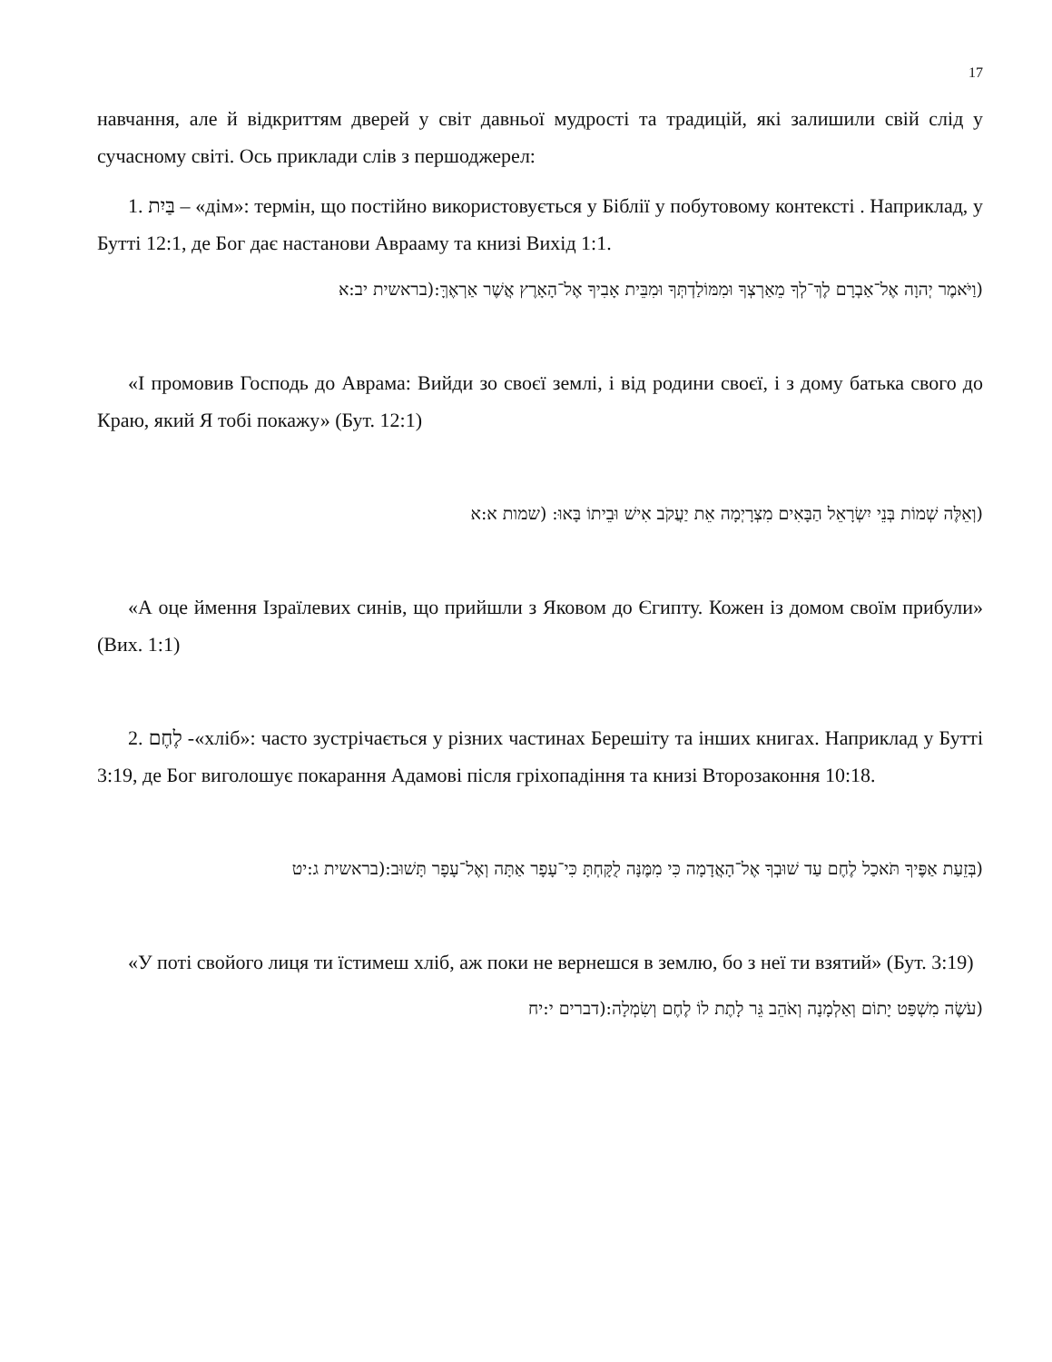17
навчання, але й відкриттям дверей у світ давньої мудрості та традицій, які залишили свій слід у сучасному світі. Ось приклади слів з першоджерел:
1. בַּיִת – «дім»: термін, що постійно використовується у Біблії у побутовому контексті . Наприклад, у Бутті 12:1, де Бог дає настанови Аврааму та книзі Вихід 1:1.
(וַיֹּאמֶר יְהוָה אֶל־אַבְרָם לֶךְ־לְךָ מֵאַרְצְךָ וּמִמּוֹלַדְתְּךָ וּמִבֵּית אָבִיךָ אֶל־הָאָרֶץ אֲשֶׁר אַרְאֶךָּ:(בראשית יב:א
«І промовив Господь до Аврама: Вийди зо своєї землі, і від родини своєї, і з дому батька свого до Краю, який Я тобі покажу» (Бут. 12:1)
(וְאֵלֶּה שְׁמוֹת בְּנֵי יִשְׂרָאֵל הַבָּאִים מִצְרָיְמָה אֵת יַעֲקֹב אִישׁ וּבֵיתוֹ בָּאוּ: (שמות א:א
«А оце ймення Ізраїлевих синів, що прийшли з Яковом до Єгипту. Кожен із домом своїм прибули» (Вих. 1:1)
2. לֶחֶם -«хліб»: часто зустрічається у різних частинах Берешіту та інших книгах. Наприклад у Бутті 3:19, де Бог виголошує покарання Адамові після гріхопадіння та книзі Второзаконня 10:18.
(בְּזֵעַת אַפֶּיךָ תֹּאכַל לֶחֶם עַד שׁוּבְךָ אֶל־הָאֲדָמָה כִּי מִמֶּנָּה לֻקָּחְתָּ כִּי־עָפָר אַתָּה וְאֶל־עָפָר תָּשׁוּב:(בראשית ג:יט
«У поті свойого лиця ти їстимеш хліб, аж поки не вернешся в землю, бо з неї ти взятий» (Бут. 3:19)
(עֹשֶׂה מִשְׁפַּט יָתוֹם וְאַלְמָנָה וְאֹהֵב גֵּר לָתֶת לוֹ לֶחֶם וְשִׂמְלָה:(דברים י:יח